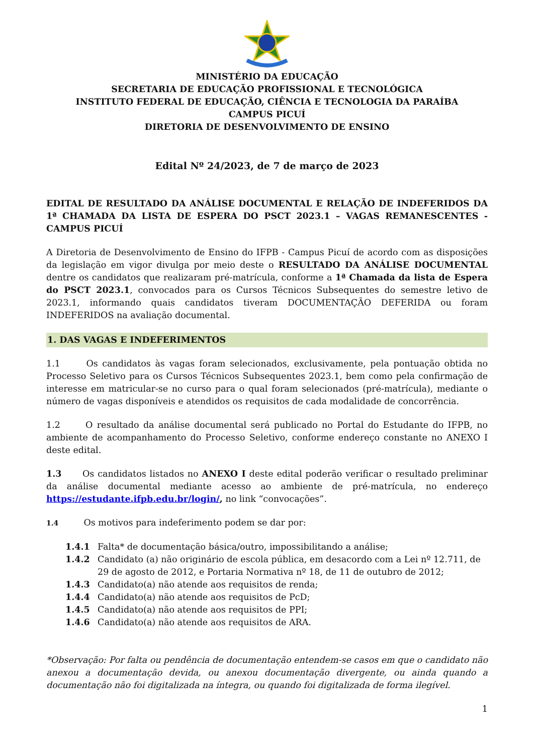MINISTÉRIO DA EDUCAÇÃO
SECRETARIA DE EDUCAÇÃO PROFISSIONAL E TECNOLÓGICA
INSTITUTO FEDERAL DE EDUCAÇÃO, CIÊNCIA E TECNOLOGIA DA PARAÍBA
CAMPUS PICUÍ
DIRETORIA DE DESENVOLVIMENTO DE ENSINO
Edital Nº 24/2023, de 7 de março de 2023
EDITAL DE RESULTADO DA ANÁLISE DOCUMENTAL E RELAÇÃO DE INDEFERIDOS DA 1ª CHAMADA DA LISTA DE ESPERA DO PSCT 2023.1 – VAGAS REMANESCENTES - CAMPUS PICUÍ
A Diretoria de Desenvolvimento de Ensino do IFPB - Campus Picuí de acordo com as disposições da legislação em vigor divulga por meio deste o RESULTADO DA ANÁLISE DOCUMENTAL dentre os candidatos que realizaram pré-matrícula, conforme a 1ª Chamada da lista de Espera do PSCT 2023.1, convocados para os Cursos Técnicos Subsequentes do semestre letivo de 2023.1, informando quais candidatos tiveram DOCUMENTAÇÃO DEFERIDA ou foram INDEFERIDOS na avaliação documental.
1. DAS VAGAS E INDEFERIMENTOS
1.1 Os candidatos às vagas foram selecionados, exclusivamente, pela pontuação obtida no Processo Seletivo para os Cursos Técnicos Subsequentes 2023.1, bem como pela confirmação de interesse em matricular-se no curso para o qual foram selecionados (pré-matrícula), mediante o número de vagas disponíveis e atendidos os requisitos de cada modalidade de concorrência.
1.2 O resultado da análise documental será publicado no Portal do Estudante do IFPB, no ambiente de acompanhamento do Processo Seletivo, conforme endereço constante no ANEXO I deste edital.
1.3 Os candidatos listados no ANEXO I deste edital poderão verificar o resultado preliminar da análise documental mediante acesso ao ambiente de pré-matrícula, no endereço https://estudante.ifpb.edu.br/login/, no link “convocações”.
1.4 Os motivos para indeferimento podem se dar por:
1.4.1 Falta* de documentação básica/outro, impossibilitando a análise;
1.4.2 Candidato (a) não originário de escola pública, em desacordo com a Lei nº 12.711, de 29 de agosto de 2012, e Portaria Normativa nº 18, de 11 de outubro de 2012;
1.4.3 Candidato(a) não atende aos requisitos de renda;
1.4.4 Candidato(a) não atende aos requisitos de PcD;
1.4.5 Candidato(a) não atende aos requisitos de PPI;
1.4.6 Candidato(a) não atende aos requisitos de ARA.
*Observação: Por falta ou pendência de documentação entendem-se casos em que o candidato não anexou a documentação devida, ou anexou documentação divergente, ou ainda quando a documentação não foi digitalizada na íntegra, ou quando foi digitalizada de forma ilegível.
1